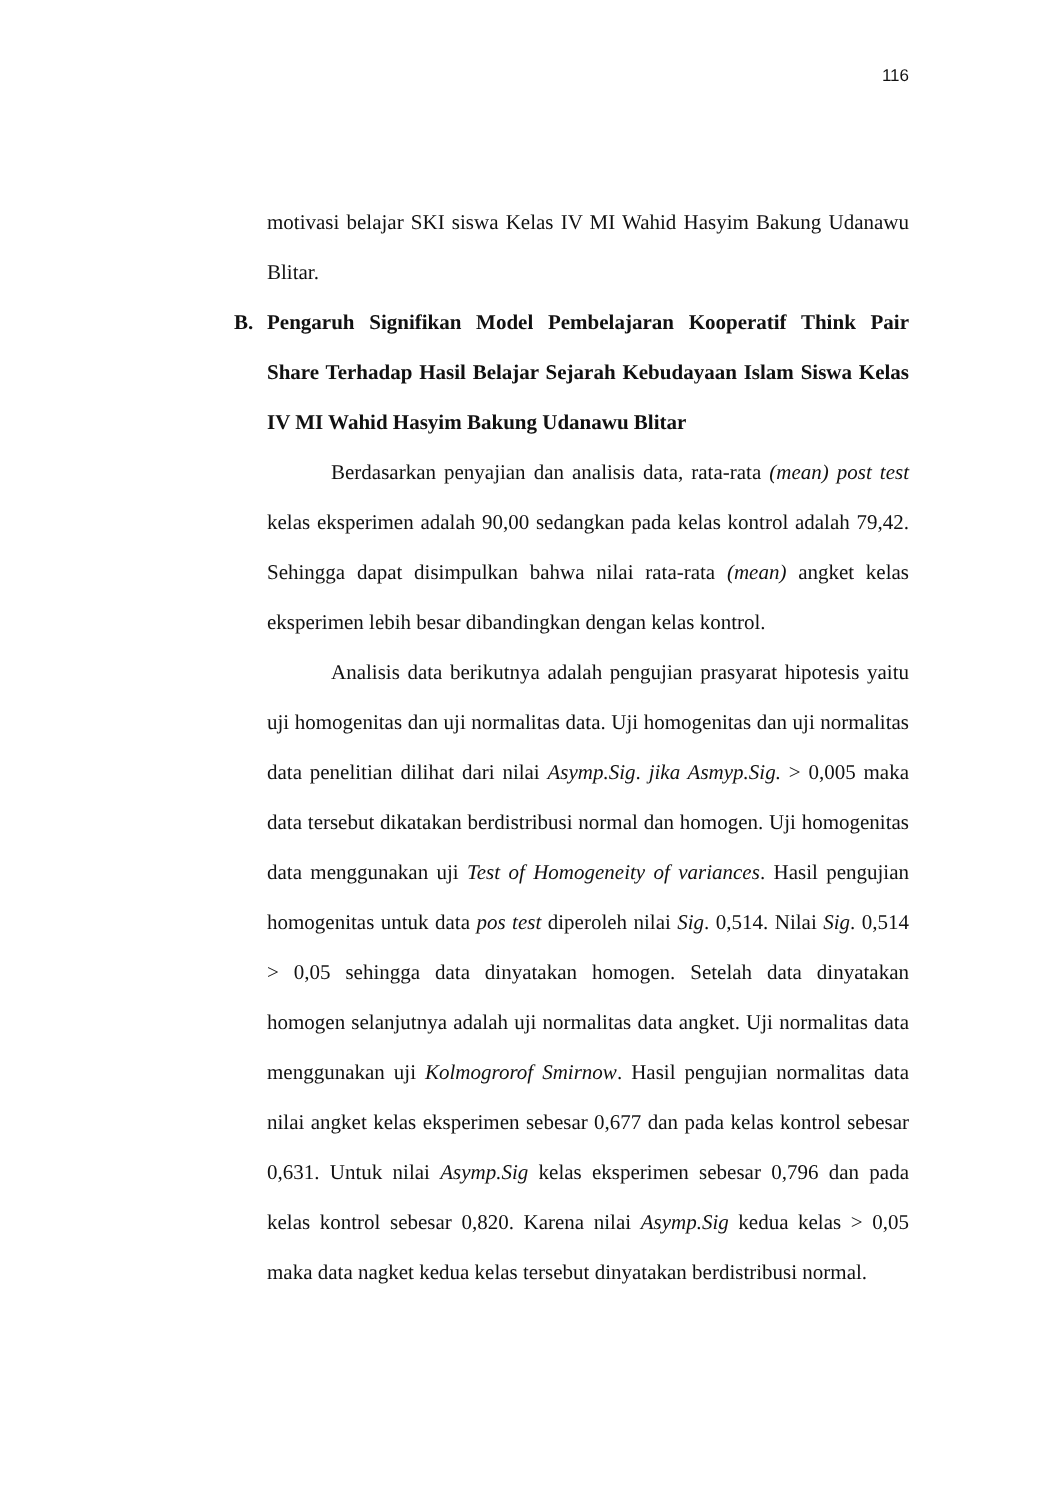116
motivasi belajar SKI siswa Kelas IV MI Wahid Hasyim Bakung Udanawu Blitar.
B. Pengaruh Signifikan Model Pembelajaran Kooperatif Think Pair Share Terhadap Hasil Belajar Sejarah Kebudayaan Islam Siswa Kelas IV MI Wahid Hasyim Bakung Udanawu Blitar
Berdasarkan penyajian dan analisis data, rata-rata (mean) post test kelas eksperimen adalah 90,00 sedangkan pada kelas kontrol adalah 79,42. Sehingga dapat disimpulkan bahwa nilai rata-rata (mean) angket kelas eksperimen lebih besar dibandingkan dengan kelas kontrol.
Analisis data berikutnya adalah pengujian prasyarat hipotesis yaitu uji homogenitas dan uji normalitas data. Uji homogenitas dan uji normalitas data penelitian dilihat dari nilai Asymp.Sig. jika Asmyp.Sig. > 0,005 maka data tersebut dikatakan berdistribusi normal dan homogen. Uji homogenitas data menggunakan uji Test of Homogeneity of variances. Hasil pengujian homogenitas untuk data pos test diperoleh nilai Sig. 0,514. Nilai Sig. 0,514 > 0,05 sehingga data dinyatakan homogen. Setelah data dinyatakan homogen selanjutnya adalah uji normalitas data angket. Uji normalitas data menggunakan uji Kolmogrorof Smirnow. Hasil pengujian normalitas data nilai angket kelas eksperimen sebesar 0,677 dan pada kelas kontrol sebesar 0,631. Untuk nilai Asymp.Sig kelas eksperimen sebesar 0,796 dan pada kelas kontrol sebesar 0,820. Karena nilai Asymp.Sig kedua kelas > 0,05 maka data nagket kedua kelas tersebut dinyatakan berdistribusi normal.